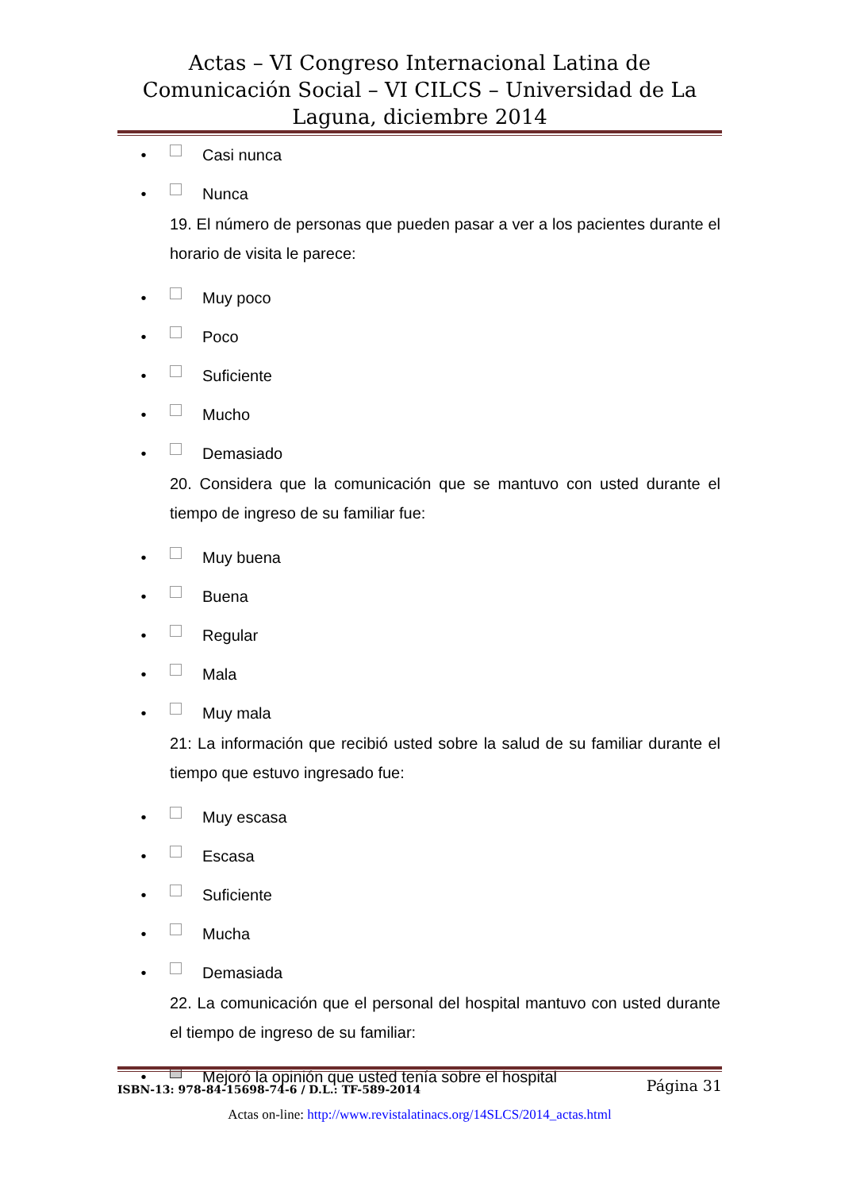Actas – VI Congreso Internacional Latina de Comunicación Social – VI CILCS – Universidad de La Laguna, diciembre 2014
• Casi nunca
• Nunca
19. El número de personas que pueden pasar a ver a los pacientes durante el horario de visita le parece:
• Muy poco
• Poco
• Suficiente
• Mucho
• Demasiado
20. Considera que la comunicación que se mantuvo con usted durante el tiempo de ingreso de su familiar fue:
• Muy buena
• Buena
• Regular
• Mala
• Muy mala
21: La información que recibió usted sobre la salud de su familiar durante el tiempo que estuvo ingresado fue:
• Muy escasa
• Escasa
• Suficiente
• Mucha
• Demasiada
22. La comunicación que el personal del hospital mantuvo con usted durante el tiempo de ingreso de su familiar:
• Mejoró la opinión que usted tenía sobre el hospital
ISBN-13: 978-84-15698-74-6 / D.L.: TF-589-2014 Página 31
Actas on-line: http://www.revistalatinacs.org/14SLCS/2014_actas.html